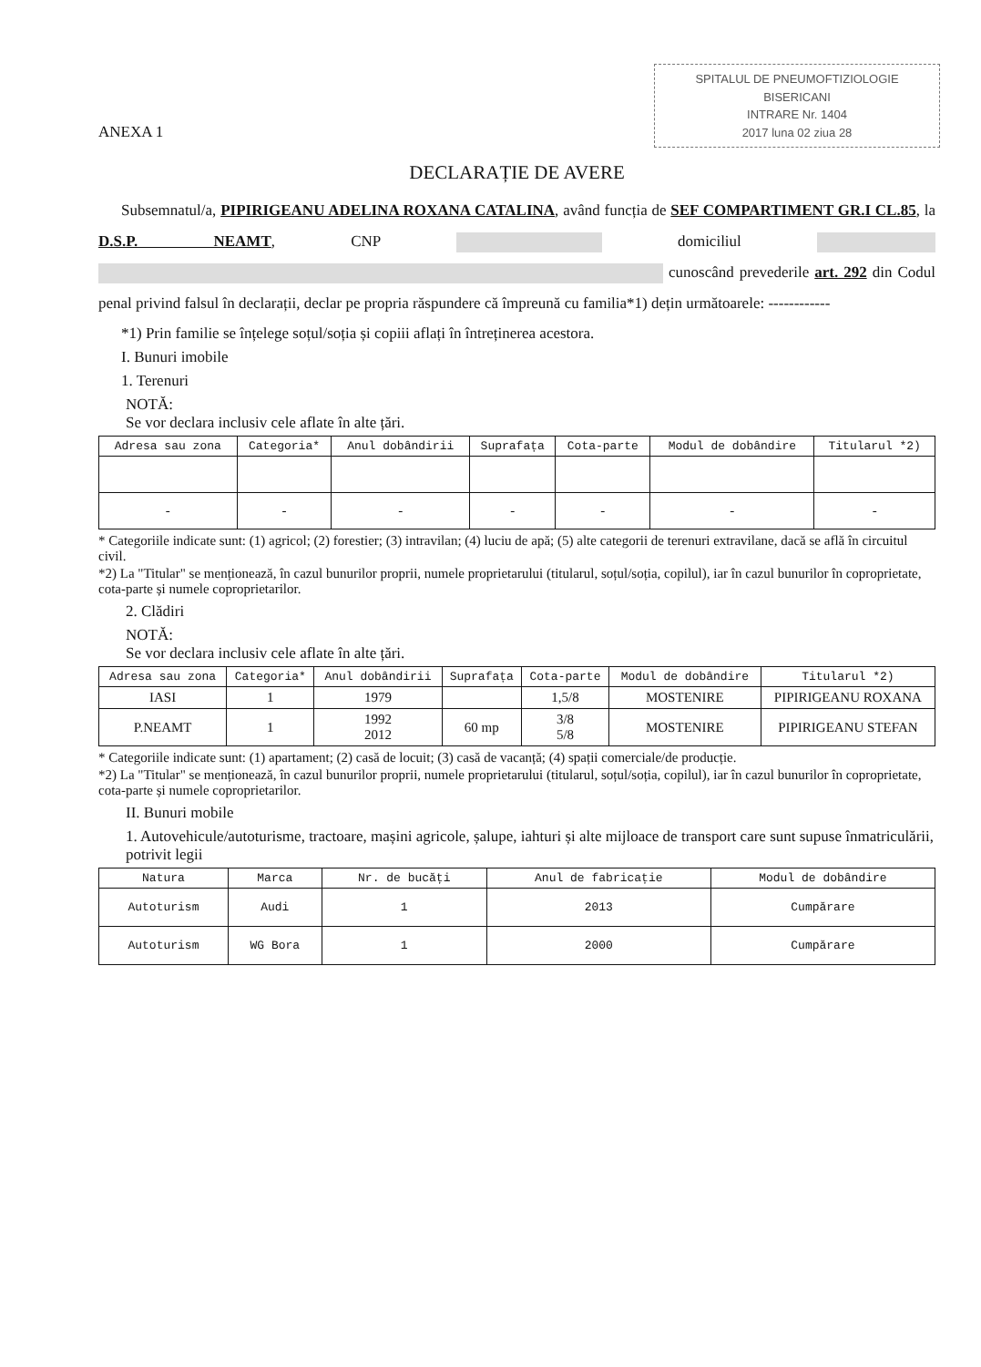SPITALUL DE PNEUMOFTIZIOLOGIE
BISERICANI
INTRARE Nr. 1404
2017 luna 02 ziua 28
ANEXA 1
DECLARAȚIE DE AVERE
Subsemnatul/a, PIPIRIGEANU ADELINA ROXANA CATALINA, având funcția de SEF COMPARTIMENT GR.I CL.85, la D.S.P. NEAMT, CNP domiciliul cunoscând prevederile art. 292 din Codul penal privind falsul în declarații, declar pe propria răspundere că împreună cu familia*1) dețin următoarele: ------------
*1) Prin familie se înțelege soțul/soția și copiii aflați în întreținerea acestora.
I. Bunuri imobile
1. Terenuri
NOTĂ:
Se vor declara inclusiv cele aflate în alte țări.
| Adresa sau zona | Categoria* | Anul dobândirii | Suprafața | Cota-parte | Modul de dobândire | Titularul *2) |
| --- | --- | --- | --- | --- | --- | --- |
| - | - | - | - | - | - | - |
* Categoriile indicate sunt: (1) agricol; (2) forestier; (3) intravilan; (4) luciu de apă; (5) alte categorii de terenuri extravilane, dacă se află în circuitul civil.
*2) La "Titular" se menționează, în cazul bunurilor proprii, numele proprietarului (titularul, soțul/soția, copilul), iar în cazul bunurilor în coproprietate, cota-parte și numele coproprietarilor.
2. Clădiri
NOTĂ:
Se vor declara inclusiv cele aflate în alte țări.
| Adresa sau zona | Categoria* | Anul dobândirii | Suprafața | Cota-parte | Modul de dobândire | Titularul *2) |
| --- | --- | --- | --- | --- | --- | --- |
| IASI | 1 | 1979 | | 1,5/8 | MOSTENIRE | PIPIRIGEANU ROXANA |
| P.NEAMT | 1 | 1992 2012 | 60 mp | 3/8 5/8 | MOSTENIRE | PIPIRIGEANU STEFAN |
* Categoriile indicate sunt: (1) apartament; (2) casă de locuit; (3) casă de vacanță; (4) spații comerciale/de producție.
*2) La "Titular" se menționează, în cazul bunurilor proprii, numele proprietarului (titularul, soțul/soția, copilul), iar în cazul bunurilor în coproprietate, cota-parte și numele coproprietarilor.
II. Bunuri mobile
1. Autovehicule/autoturisme, tractoare, mașini agricole, șalupe, iahturi și alte mijloace de transport care sunt supuse înmatriculării, potrivit legii
| Natura | Marca | Nr. de bucăți | Anul de fabricație | Modul de dobândire |
| --- | --- | --- | --- | --- |
| Autoturism | Audi | 1 | 2013 | Cumpărare |
| Autoturism | WG Bora | 1 | 2000 | Cumpărare |